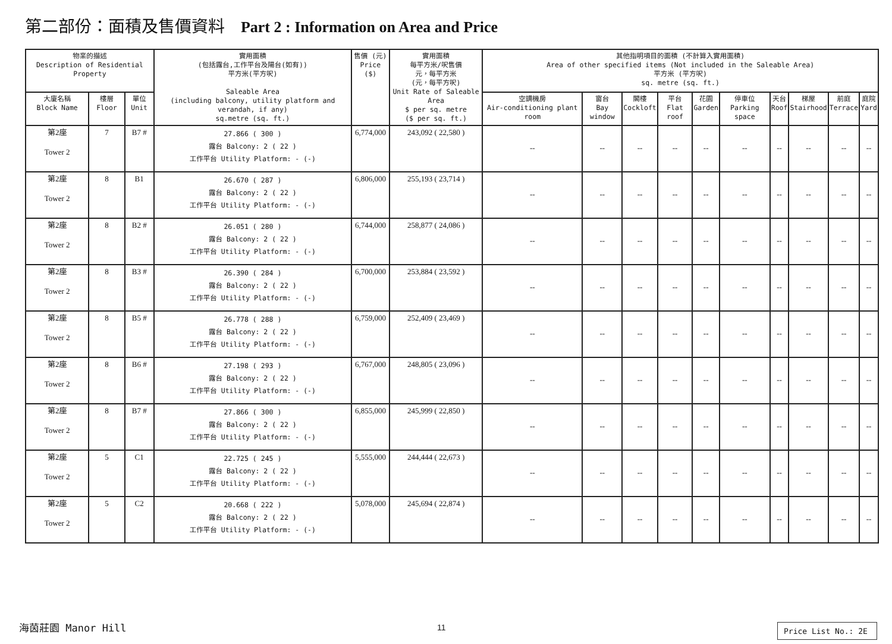第二部份：面積及售價資料 Part 2 : Information on Area and Price
| 物業的描述 Description of Residential Property | | | 實用面積 (包括露台,工作平台及陽台(如有)) 平方米(平方呎) Saleable Area (including balcony, utility platform and verandah, if any) sq.metre (sq. ft.) | 售價 (元) Price ($) | 實用面積 每平方米/呎售價 元，每平方米 (元，每平方呎) Unit Rate of Saleable Area $ per sq. metre ($ per sq. ft.) | 其他指明項目的面積 (不計算入實用面積) Area of other specified items (Not included in the Saleable Area) 平方米 (平方呎) sq. metre (sq. ft.) | | | | | | | | | |
| --- | --- | --- | --- | --- | --- | --- | --- | --- | --- | --- | --- | --- | --- | --- | --- |
| 大廈名稱 Block Name | 樓層 Floor | 單位 Unit | | | | 空調機房 Air-conditioning plant room | 窗台 Bay window | 閣樓 Cockloft | 平台 Flat roof | 花園 Garden | 停車位 Parking space | 天台 Roof | 梯屋 Stairhood | 前庭 Terrace | 庭院 Yard |
| 第2座 Tower 2 | 7 | B7 # | 27.866 ( 300 ) 露台 Balcony: 2 ( 22 ) 工作平台 Utility Platform: - (-) | 6,774,000 | 243,092 ( 22,580 ) | -- | -- | -- | -- | -- | -- | -- | -- | -- | -- |
| 第2座 Tower 2 | 8 | B1 | 26.670 ( 287 ) 露台 Balcony: 2 ( 22 ) 工作平台 Utility Platform: - (-) | 6,806,000 | 255,193 ( 23,714 ) | -- | -- | -- | -- | -- | -- | -- | -- | -- | -- |
| 第2座 Tower 2 | 8 | B2 # | 26.051 ( 280 ) 露台 Balcony: 2 ( 22 ) 工作平台 Utility Platform: - (-) | 6,744,000 | 258,877 ( 24,086 ) | -- | -- | -- | -- | -- | -- | -- | -- | -- | -- |
| 第2座 Tower 2 | 8 | B3 # | 26.390 ( 284 ) 露台 Balcony: 2 ( 22 ) 工作平台 Utility Platform: - (-) | 6,700,000 | 253,884 ( 23,592 ) | -- | -- | -- | -- | -- | -- | -- | -- | -- | -- |
| 第2座 Tower 2 | 8 | B5 # | 26.778 ( 288 ) 露台 Balcony: 2 ( 22 ) 工作平台 Utility Platform: - (-) | 6,759,000 | 252,409 ( 23,469 ) | -- | -- | -- | -- | -- | -- | -- | -- | -- | -- |
| 第2座 Tower 2 | 8 | B6 # | 27.198 ( 293 ) 露台 Balcony: 2 ( 22 ) 工作平台 Utility Platform: - (-) | 6,767,000 | 248,805 ( 23,096 ) | -- | -- | -- | -- | -- | -- | -- | -- | -- | -- |
| 第2座 Tower 2 | 8 | B7 # | 27.866 ( 300 ) 露台 Balcony: 2 ( 22 ) 工作平台 Utility Platform: - (-) | 6,855,000 | 245,999 ( 22,850 ) | -- | -- | -- | -- | -- | -- | -- | -- | -- | -- |
| 第2座 Tower 2 | 5 | C1 | 22.725 ( 245 ) 露台 Balcony: 2 ( 22 ) 工作平台 Utility Platform: - (-) | 5,555,000 | 244,444 ( 22,673 ) | -- | -- | -- | -- | -- | -- | -- | -- | -- | -- |
| 第2座 Tower 2 | 5 | C2 | 20.668 ( 222 ) 露台 Balcony: 2 ( 22 ) 工作平台 Utility Platform: - (-) | 5,078,000 | 245,694 ( 22,874 ) | -- | -- | -- | -- | -- | -- | -- | -- | -- | -- |
海茵莊園 Manor Hill 11 Price List No.: 2E